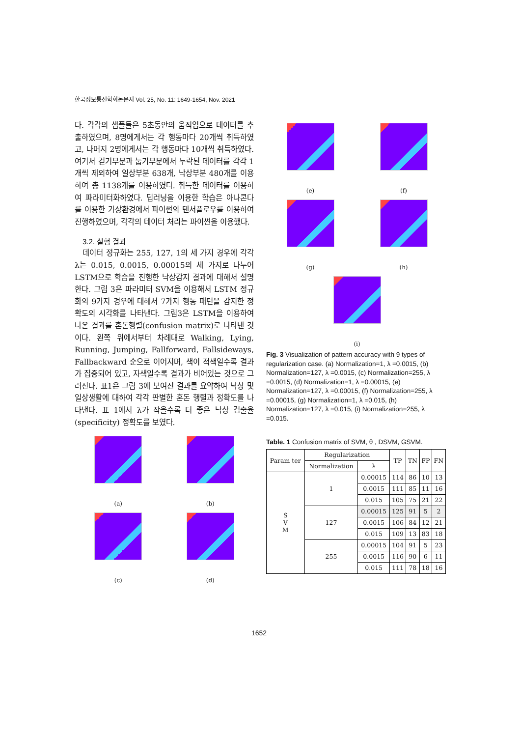한국정보통신학회논문지 Vol. 25, No. 11: 1649-1654, Nov. 2021
다. 각각의 샘플들은 5초동안의 움직임으로 데이터를 추출하였으며, 8명에게서는 각 행동마다 20개씩 취득하였고, 나머지 2명에게서는 각 행동마다 10개씩 취득하였다. 여기서 걷기부분과 눕기부분에서 누락된 데이터를 각각 1개씩 제외하여 일상부분 638개, 낙상부분 480개를 이용하여 총 1138개를 이용하였다. 취득한 데이터를 이용하여 파라미터화하였다. 딥러닝을 이용한 학습은 아나콘다를 이용한 가상환경에서 파이썬의 텐서플로우를 이용하여 진행하였으며, 각각의 데이터 처리는 파이썬을 이용했다.
3.2. 실험 결과
데이터 정규화는 255, 127, 1의 세 가지 경우에 각각 λ는 0.015, 0.0015, 0.00015의 세 가지로 나누어 LSTM으로 학습을 진행한 낙상감지 결과에 대해서 설명한다. 그림 3은 파라미터 SVM을 이용해서 LSTM 정규화의 9가지 경우에 대해서 7가지 행동 패턴을 감지한 정확도의 시각화를 나타낸다. 그림3은 LSTM을 이용하여 나온 결과를 혼돈행렬(confusion matrix)로 나타낸 것이다. 왼쪽 위에서부터 차례대로 Walking, Lying, Running, Jumping, Fallforward, Fallsideways, Fallbackward 순으로 이어지며, 색이 적색일수록 결과가 집중되어 있고, 자색일수록 결과가 비어있는 것으로 그려진다. 표1은 그림 3에 보여진 결과를 요약하여 낙상 및 일상생활에 대하여 각각 판별한 혼돈 행렬과 정확도를 나타낸다. 표 1에서 λ가 작을수록 더 좋은 낙상 검출율(specificity) 정확도를 보였다.
(a)
(b)
(c)
(d)
(e)
(f)
(g)
(h)
(i)
Fig. 3 Visualization of pattern accuracy with 9 types of regularization case. (a) Normalization=1, λ =0.0015, (b) Normalization=127, λ =0.0015, (c) Normalization=255, λ =0.0015, (d) Normalization=1, λ =0.00015, (e) Normalization=127, λ =0.00015, (f) Normalization=255, λ =0.00015, (g) Normalization=1, λ =0.015, (h) Normalization=127, λ =0.015, (i) Normalization=255, λ =0.015.
Table. 1 Confusion matrix of SVM, θ , DSVM, GSVM.
| Param ter | Regularization | | TP | TN | FP | FN |
| --- | --- | --- | --- | --- | --- | --- |
| | Normalization | λ | | | | |
| S V M | 1 | 0.00015 | 114 | 86 | 10 | 13 |
| | | 0.0015 | 111 | 85 | 11 | 16 |
| | | 0.015 | 105 | 75 | 21 | 22 |
| | 127 | 0.00015 | 125 | 91 | 5 | 2 |
| | | 0.0015 | 106 | 84 | 12 | 21 |
| | | 0.015 | 109 | 13 | 83 | 18 |
| | 255 | 0.00015 | 104 | 91 | 5 | 23 |
| | | 0.0015 | 116 | 90 | 6 | 11 |
| | | 0.015 | 111 | 78 | 18 | 16 |
1652